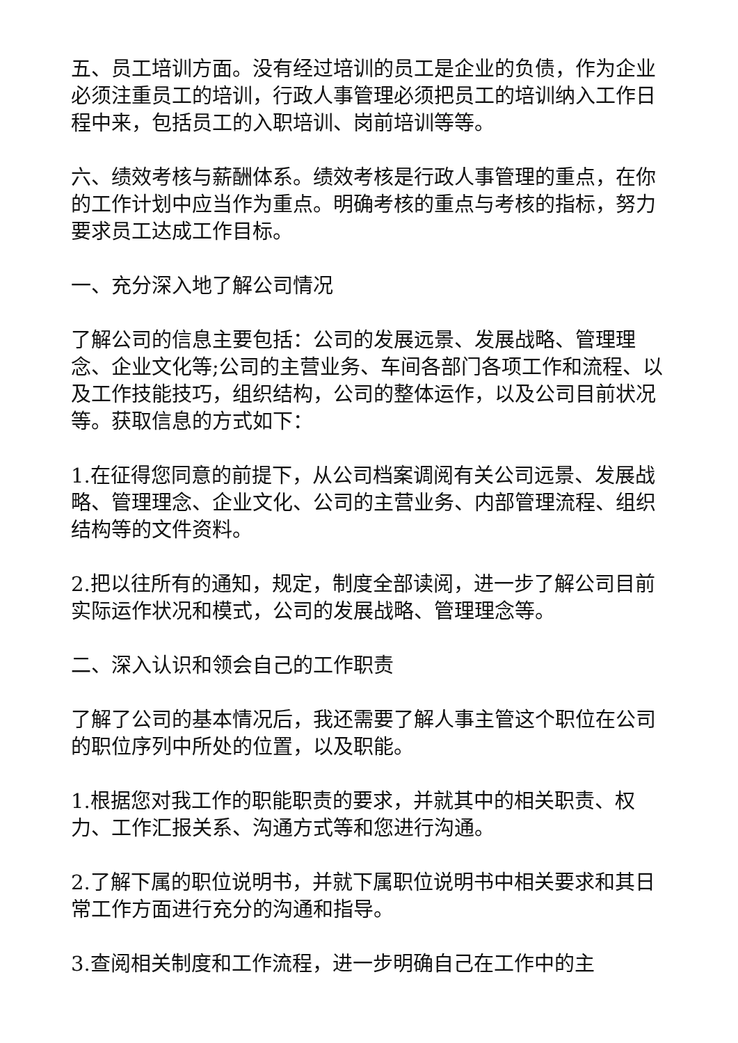五、员工培训方面。没有经过培训的员工是企业的负债，作为企业必须注重员工的培训，行政人事管理必须把员工的培训纳入工作日程中来，包括员工的入职培训、岗前培训等等。
六、绩效考核与薪酬体系。绩效考核是行政人事管理的重点，在你的工作计划中应当作为重点。明确考核的重点与考核的指标，努力要求员工达成工作目标。
一、充分深入地了解公司情况
了解公司的信息主要包括：公司的发展远景、发展战略、管理理念、企业文化等;公司的主营业务、车间各部门各项工作和流程、以及工作技能技巧，组织结构，公司的整体运作，以及公司目前状况等。获取信息的方式如下：
1.在征得您同意的前提下，从公司档案调阅有关公司远景、发展战略、管理理念、企业文化、公司的主营业务、内部管理流程、组织结构等的文件资料。
2.把以往所有的通知，规定，制度全部读阅，进一步了解公司目前实际运作状况和模式，公司的发展战略、管理理念等。
二、深入认识和领会自己的工作职责
了解了公司的基本情况后，我还需要了解人事主管这个职位在公司的职位序列中所处的位置，以及职能。
1.根据您对我工作的职能职责的要求，并就其中的相关职责、权力、工作汇报关系、沟通方式等和您进行沟通。
2.了解下属的职位说明书，并就下属职位说明书中相关要求和其日常工作方面进行充分的沟通和指导。
3.查阅相关制度和工作流程，进一步明确自己在工作中的主